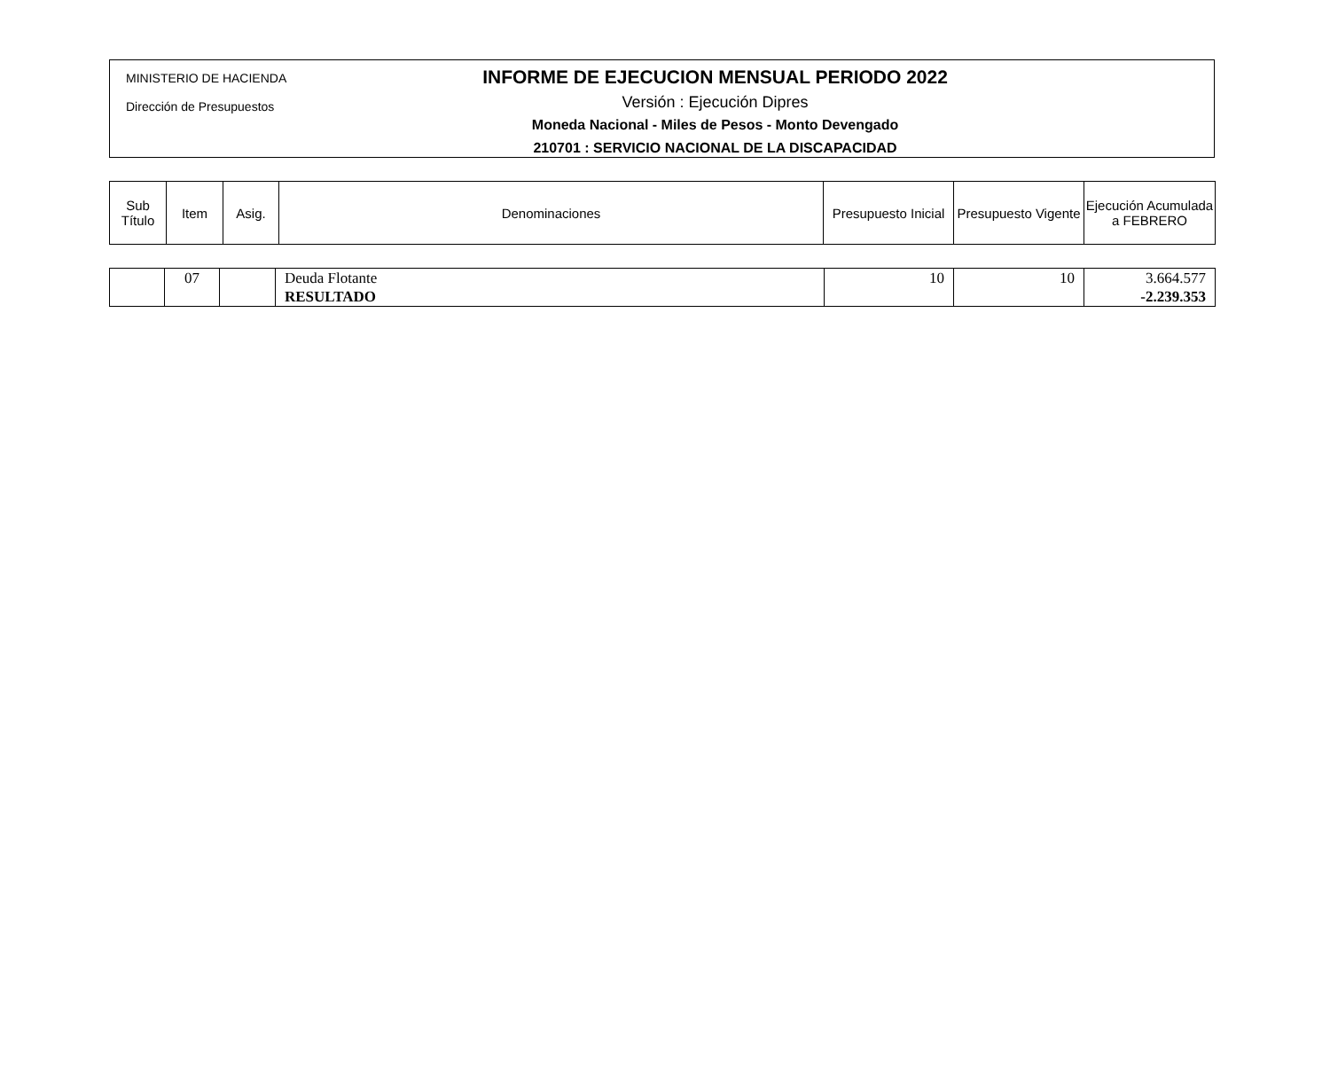MINISTERIO DE HACIENDA
Dirección de Presupuestos
INFORME DE EJECUCION MENSUAL PERIODO 2022
Versión : Ejecución Dipres
Moneda Nacional - Miles de Pesos - Monto Devengado
210701 : SERVICIO NACIONAL DE LA DISCAPACIDAD
| Sub Título | Item | Asig. | Denominaciones | Presupuesto Inicial | Presupuesto Vigente | Ejecución Acumulada a FEBRERO |
| --- | --- | --- | --- | --- | --- | --- |
| | 07 | | Deuda Flotante RESULTADO | 10 | 10 | 3.664.577 -2.239.353 |